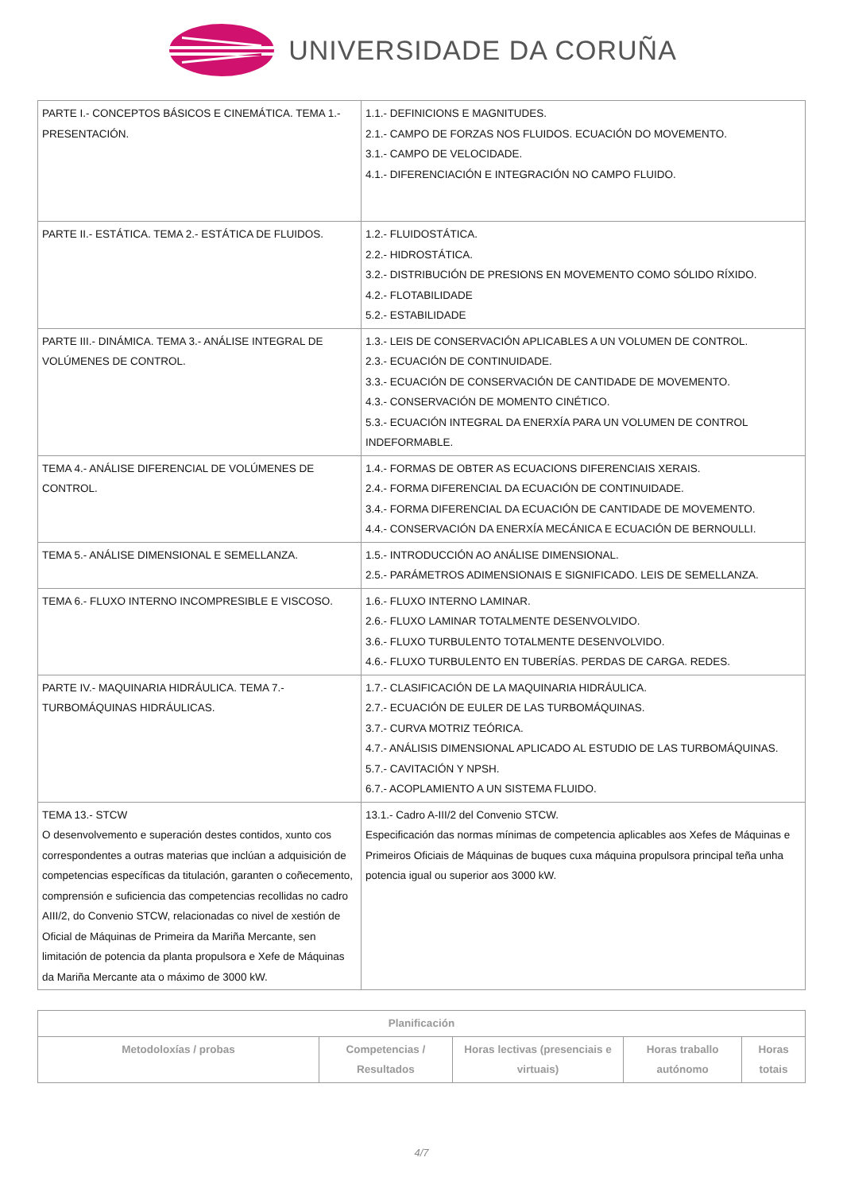UNIVERSIDADE DA CORUÑA
| PARTE I.- CONCEPTOS BÁSICOS E CINEMÁTICA. TEMA 1.- PRESENTACIÓN. | 1.1.- DEFINICIONS E MAGNITUDES. 2.1.- CAMPO DE FORZAS NOS FLUIDOS. ECUACIÓN DO MOVEMENTO. 3.1.- CAMPO DE VELOCIDADE. 4.1.- DIFERENCIACIÓN E INTEGRACIÓN NO CAMPO FLUIDO. |
| PARTE II.- ESTÁTICA. TEMA 2.- ESTÁTICA DE FLUIDOS. | 1.2.- FLUIDOSTÁTICA. 2.2.- HIDROSTÁTICA. 3.2.- DISTRIBUCIÓN DE PRESIONS EN MOVEMENTO COMO SÓLIDO RÍXIDO. 4.2.- FLOTABILIDADE 5.2.- ESTABILIDADE |
| PARTE III.- DINÁMICA. TEMA 3.- ANÁLISE INTEGRAL DE VOLÚMENES DE CONTROL. | 1.3.- LEIS DE CONSERVACIÓN APLICABLES A UN VOLUMEN DE CONTROL. 2.3.- ECUACIÓN DE CONTINUIDADE. 3.3.- ECUACIÓN DE CONSERVACIÓN DE CANTIDADE DE MOVEMENTO. 4.3.- CONSERVACIÓN DE MOMENTO CINÉTICO. 5.3.- ECUACIÓN INTEGRAL DA ENERXÍA PARA UN VOLUMEN DE CONTROL INDEFORMABLE. |
| TEMA 4.- ANÁLISE DIFERENCIAL DE VOLÚMENES DE CONTROL. | 1.4.- FORMAS DE OBTER AS ECUACIONS DIFERENCIAIS XERAIS. 2.4.- FORMA DIFERENCIAL DA ECUACIÓN DE CONTINUIDADE. 3.4.- FORMA DIFERENCIAL DA ECUACIÓN DE CANTIDADE DE MOVEMENTO. 4.4.- CONSERVACIÓN DA ENERXÍA MECÁNICA E ECUACIÓN DE BERNOULLI. |
| TEMA 5.- ANÁLISE DIMENSIONAL E SEMELLANZA. | 1.5.- INTRODUCCIÓN AO ANÁLISE DIMENSIONAL. 2.5.- PARÁMETROS ADIMENSIONAIS E SIGNIFICADO. LEIS DE SEMELLANZA. |
| TEMA 6.- FLUXO INTERNO INCOMPRESIBLE E VISCOSO. | 1.6.- FLUXO INTERNO LAMINAR. 2.6.- FLUXO LAMINAR TOTALMENTE DESENVOLVIDO. 3.6.- FLUXO TURBULENTO TOTALMENTE DESENVOLVIDO. 4.6.- FLUXO TURBULENTO EN TUBERÍAS. PERDAS DE CARGA. REDES. |
| PARTE IV.- MAQUINARIA HIDRÁULICA. TEMA 7.- TURBOMÁQUINAS HIDRÁULICAS. | 1.7.- CLASIFICACIÓN DE LA MAQUINARIA HIDRÁULICA. 2.7.- ECUACIÓN DE EULER DE LAS TURBOMÁQUINAS. 3.7.- CURVA MOTRIZ TEÓRICA. 4.7.- ANÁLISIS DIMENSIONAL APLICADO AL ESTUDIO DE LAS TURBOMÁQUINAS. 5.7.- CAVITACIÓN Y NPSH. 6.7.- ACOPLAMIENTO A UN SISTEMA FLUIDO. |
| TEMA 13.- STCW O desenvolvemento e superación destes contidos, xunto cos correspondentes a outras materias que inclúan a adquisición de competencias específicas da titulación, garanten o coñecemento, comprensión e suficiencia das competencias recollidas no cadro AIII/2, do Convenio STCW, relacionadas co nivel de xestión de Oficial de Máquinas de Primeira da Mariña Mercante, sen limitación de potencia da planta propulsora e Xefe de Máquinas da Mariña Mercante ata o máximo de 3000 kW. | 13.1.- Cadro A-III/2 del Convenio STCW. Especificación das normas mínimas de competencia aplicables aos Xefes de Máquinas e Primeiros Oficiais de Máquinas de buques cuxa máquina propulsora principal teña unha potencia igual ou superior aos 3000 kW. |
| Planificación | | | | |
| --- | --- | --- | --- | --- |
| Metodoloxías / probas | Competencias / Resultados | Horas lectivas (presenciais e virtuais) | Horas traballo autónomo | Horas totais |
4/7